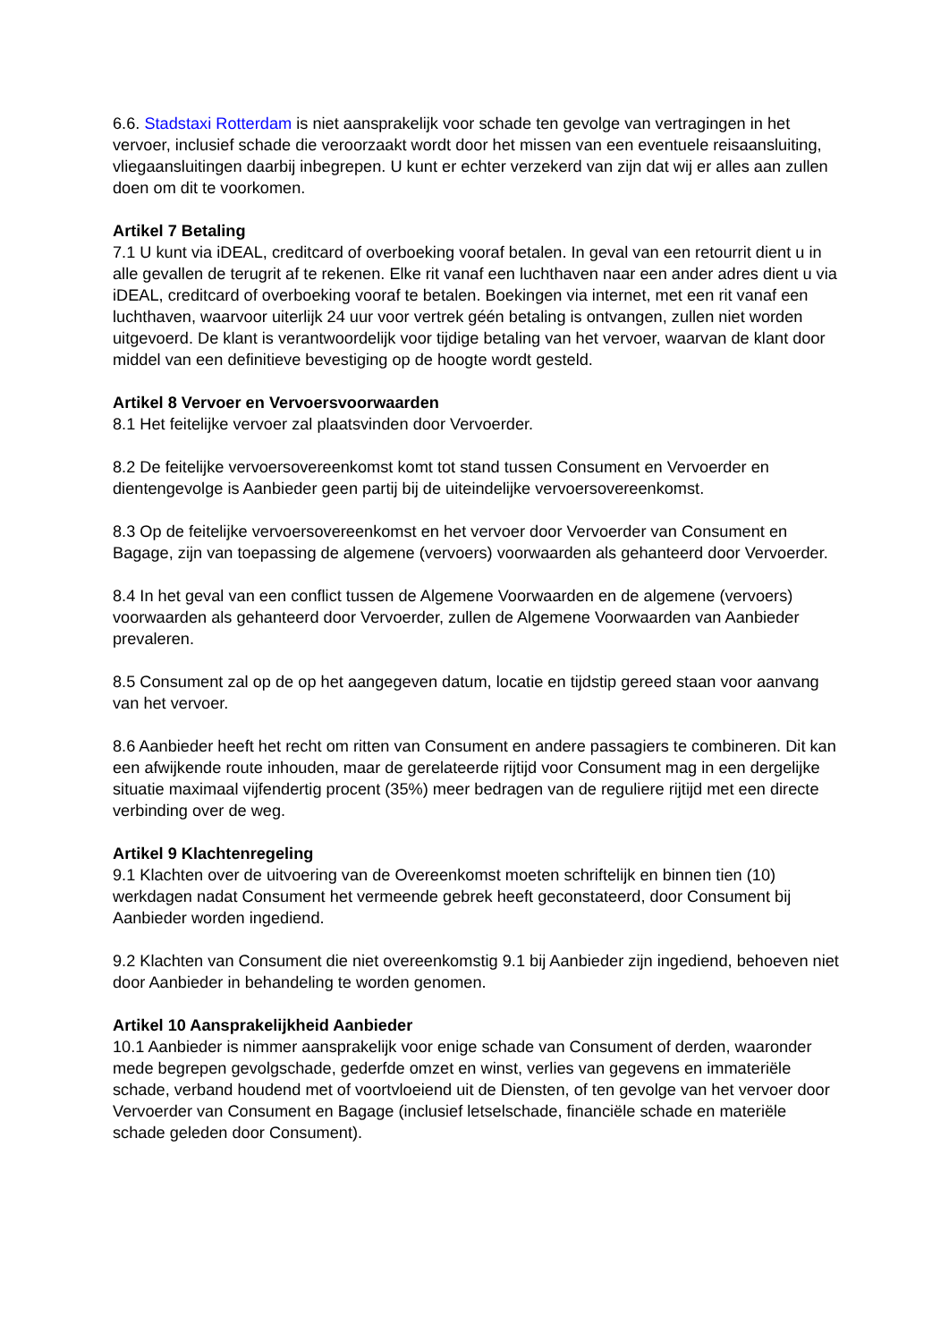6.6. Stadstaxi Rotterdam is niet aansprakelijk voor schade ten gevolge van vertragingen in het vervoer, inclusief schade die veroorzaakt wordt door het missen van een eventuele reisaansluiting, vliegaansluitingen daarbij inbegrepen. U kunt er echter verzekerd van zijn dat wij er alles aan zullen doen om dit te voorkomen.
Artikel 7 Betaling
7.1 U kunt via iDEAL, creditcard of overboeking vooraf betalen. In geval van een retourrit dient u in alle gevallen de terugrit af te rekenen. Elke rit vanaf een luchthaven naar een ander adres dient u via iDEAL, creditcard of overboeking vooraf te betalen. Boekingen via internet, met een rit vanaf een luchthaven, waarvoor uiterlijk 24 uur voor vertrek géén betaling is ontvangen, zullen niet worden uitgevoerd. De klant is verantwoordelijk voor tijdige betaling van het vervoer, waarvan de klant door middel van een definitieve bevestiging op de hoogte wordt gesteld.
Artikel 8 Vervoer en Vervoersvoorwaarden
8.1 Het feitelijke vervoer zal plaatsvinden door Vervoerder.
8.2 De feitelijke vervoersovereenkomst komt tot stand tussen Consument en Vervoerder en dientengevolge is Aanbieder geen partij bij de uiteindelijke vervoersovereenkomst.
8.3 Op de feitelijke vervoersovereenkomst en het vervoer door Vervoerder van Consument en Bagage, zijn van toepassing de algemene (vervoers) voorwaarden als gehanteerd door Vervoerder.
8.4 In het geval van een conflict tussen de Algemene Voorwaarden en de algemene (vervoers) voorwaarden als gehanteerd door Vervoerder, zullen de Algemene Voorwaarden van Aanbieder prevaleren.
8.5 Consument zal op de op het aangegeven datum, locatie en tijdstip gereed staan voor aanvang van het vervoer.
8.6 Aanbieder heeft het recht om ritten van Consument en andere passagiers te combineren. Dit kan een afwijkende route inhouden, maar de gerelateerde rijtijd voor Consument mag in een dergelijke situatie maximaal vijfendertig procent (35%) meer bedragen van de reguliere rijtijd met een directe verbinding over de weg.
Artikel 9 Klachtenregeling
9.1 Klachten over de uitvoering van de Overeenkomst moeten schriftelijk en binnen tien (10) werkdagen nadat Consument het vermeende gebrek heeft geconstateerd, door Consument bij Aanbieder worden ingediend.
9.2 Klachten van Consument die niet overeenkomstig 9.1 bij Aanbieder zijn ingediend, behoeven niet door Aanbieder in behandeling te worden genomen.
Artikel 10 Aansprakelijkheid Aanbieder
10.1 Aanbieder is nimmer aansprakelijk voor enige schade van Consument of derden, waaronder mede begrepen gevolgschade, gederfde omzet en winst, verlies van gegevens en immateriële schade, verband houdend met of voortvloeiend uit de Diensten, of ten gevolge van het vervoer door Vervoerder van Consument en Bagage (inclusief letselschade, financiële schade en materiële schade geleden door Consument).